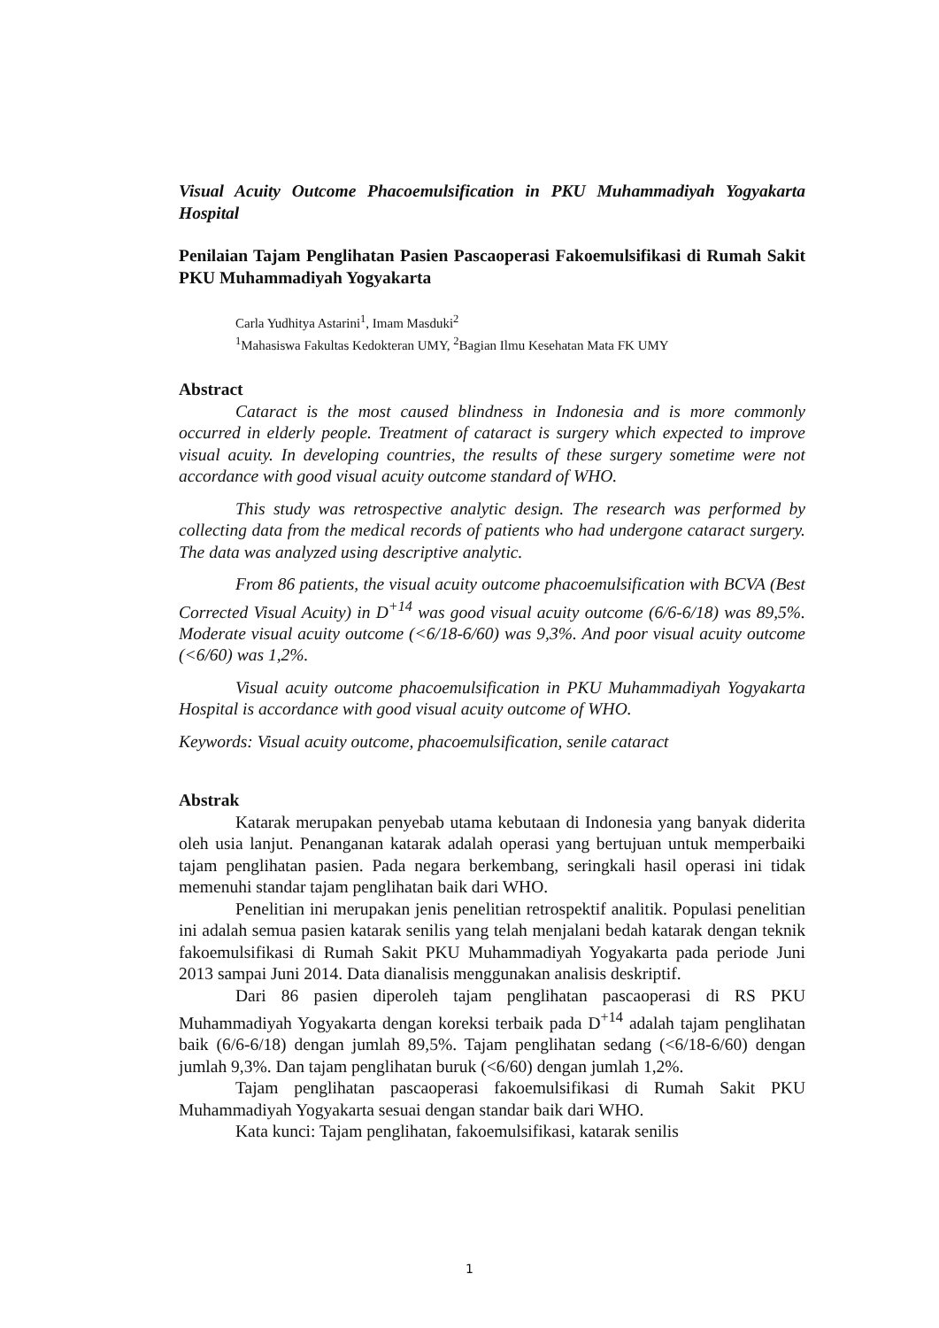Visual Acuity Outcome Phacoemulsification in PKU Muhammadiyah Yogyakarta Hospital
Penilaian Tajam Penglihatan Pasien Pascaoperasi Fakoemulsifikasi di Rumah Sakit PKU Muhammadiyah Yogyakarta
Carla Yudhitya Astarini<sup>1</sup>, Imam Masduki<sup>2</sup>
<sup>1</sup> Mahasiswa Fakultas Kedokteran UMY, <sup>2</sup>Bagian Ilmu Kesehatan Mata FK UMY
Abstract
Cataract is the most caused blindness in Indonesia and is more commonly occurred in elderly people. Treatment of cataract is surgery which expected to improve visual acuity. In developing countries, the results of these surgery sometime were not accordance with good visual acuity outcome standard of WHO.
This study was retrospective analytic design. The research was performed by collecting data from the medical records of patients who had undergone cataract surgery. The data was analyzed using descriptive analytic.
From 86 patients, the visual acuity outcome phacoemulsification with BCVA (Best Corrected Visual Acuity) in D<sup>+14</sup> was good visual acuity outcome (6/6-6/18) was 89,5%. Moderate visual acuity outcome (<6/18-6/60) was 9,3%. And poor visual acuity outcome (<6/60) was 1,2%.
Visual acuity outcome phacoemulsification in PKU Muhammadiyah Yogyakarta Hospital is accordance with good visual acuity outcome of WHO.
Keywords: Visual acuity outcome, phacoemulsification, senile cataract
Abstrak
Katarak merupakan penyebab utama kebutaan di Indonesia yang banyak diderita oleh usia lanjut. Penanganan katarak adalah operasi yang bertujuan untuk memperbaiki tajam penglihatan pasien. Pada negara berkembang, seringkali hasil operasi ini tidak memenuhi standar tajam penglihatan baik dari WHO.
Penelitian ini merupakan jenis penelitian retrospektif analitik. Populasi penelitian ini adalah semua pasien katarak senilis yang telah menjalani bedah katarak dengan teknik fakoemulsifikasi di Rumah Sakit PKU Muhammadiyah Yogyakarta pada periode Juni 2013 sampai Juni 2014. Data dianalisis menggunakan analisis deskriptif.
Dari 86 pasien diperoleh tajam penglihatan pascaoperasi di RS PKU Muhammadiyah Yogyakarta dengan koreksi terbaik pada D<sup>+14</sup> adalah tajam penglihatan baik (6/6-6/18) dengan jumlah 89,5%. Tajam penglihatan sedang (<6/18-6/60) dengan jumlah 9,3%. Dan tajam penglihatan buruk (<6/60) dengan jumlah 1,2%.
Tajam penglihatan pascaoperasi fakoemulsifikasi di Rumah Sakit PKU Muhammadiyah Yogyakarta sesuai dengan standar baik dari WHO.
Kata kunci: Tajam penglihatan, fakoemulsifikasi, katarak senilis
1